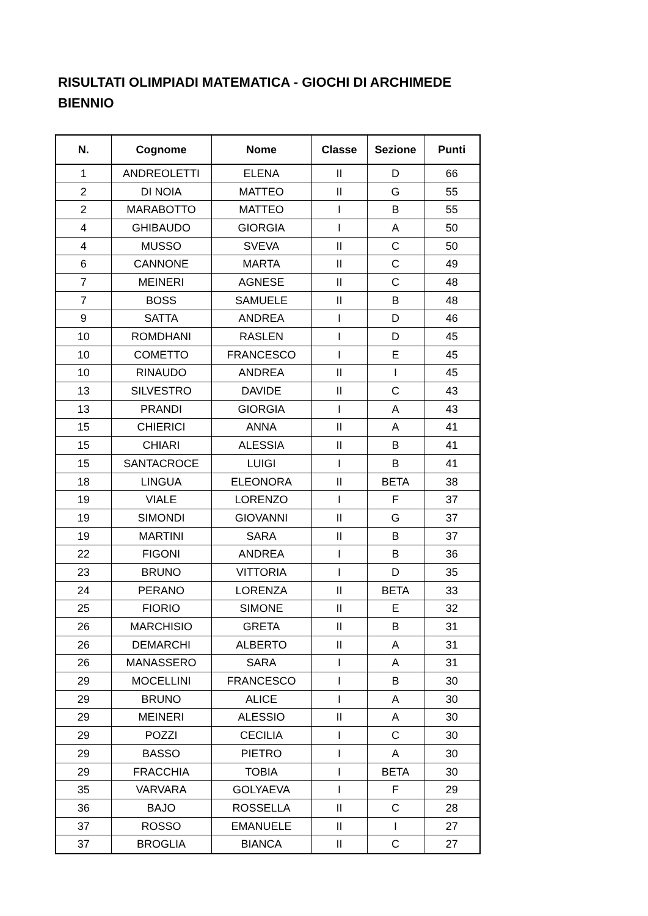RISULTATI OLIMPIADI MATEMATICA - GIOCHI DI ARCHIMEDE
BIENNIO
| N. | Cognome | Nome | Classe | Sezione | Punti |
| --- | --- | --- | --- | --- | --- |
| 1 | ANDREOLETTI | ELENA | II | D | 66 |
| 2 | DI NOIA | MATTEO | II | G | 55 |
| 2 | MARABOTTO | MATTEO | I | B | 55 |
| 4 | GHIBAUDO | GIORGIA | I | A | 50 |
| 4 | MUSSO | SVEVA | II | C | 50 |
| 6 | CANNONE | MARTA | II | C | 49 |
| 7 | MEINERI | AGNESE | II | C | 48 |
| 7 | BOSS | SAMUELE | II | B | 48 |
| 9 | SATTA | ANDREA | I | D | 46 |
| 10 | ROMDHANI | RASLEN | I | D | 45 |
| 10 | COMETTO | FRANCESCO | I | E | 45 |
| 10 | RINAUDO | ANDREA | II | I | 45 |
| 13 | SILVESTRO | DAVIDE | II | C | 43 |
| 13 | PRANDI | GIORGIA | I | A | 43 |
| 15 | CHIERICI | ANNA | II | A | 41 |
| 15 | CHIARI | ALESSIA | II | B | 41 |
| 15 | SANTACROCE | LUIGI | I | B | 41 |
| 18 | LINGUA | ELEONORA | II | BETA | 38 |
| 19 | VIALE | LORENZO | I | F | 37 |
| 19 | SIMONDI | GIOVANNI | II | G | 37 |
| 19 | MARTINI | SARA | II | B | 37 |
| 22 | FIGONI | ANDREA | I | B | 36 |
| 23 | BRUNO | VITTORIA | I | D | 35 |
| 24 | PERANO | LORENZA | II | BETA | 33 |
| 25 | FIORIO | SIMONE | II | E | 32 |
| 26 | MARCHISIO | GRETA | II | B | 31 |
| 26 | DEMARCHI | ALBERTO | II | A | 31 |
| 26 | MANASSERO | SARA | I | A | 31 |
| 29 | MOCELLINI | FRANCESCO | I | B | 30 |
| 29 | BRUNO | ALICE | I | A | 30 |
| 29 | MEINERI | ALESSIO | II | A | 30 |
| 29 | POZZI | CECILIA | I | C | 30 |
| 29 | BASSO | PIETRO | I | A | 30 |
| 29 | FRACCHIA | TOBIA | I | BETA | 30 |
| 35 | VARVARA | GOLYAEVA | I | F | 29 |
| 36 | BAJO | ROSSELLA | II | C | 28 |
| 37 | ROSSO | EMANUELE | II | I | 27 |
| 37 | BROGLIA | BIANCA | II | C | 27 |